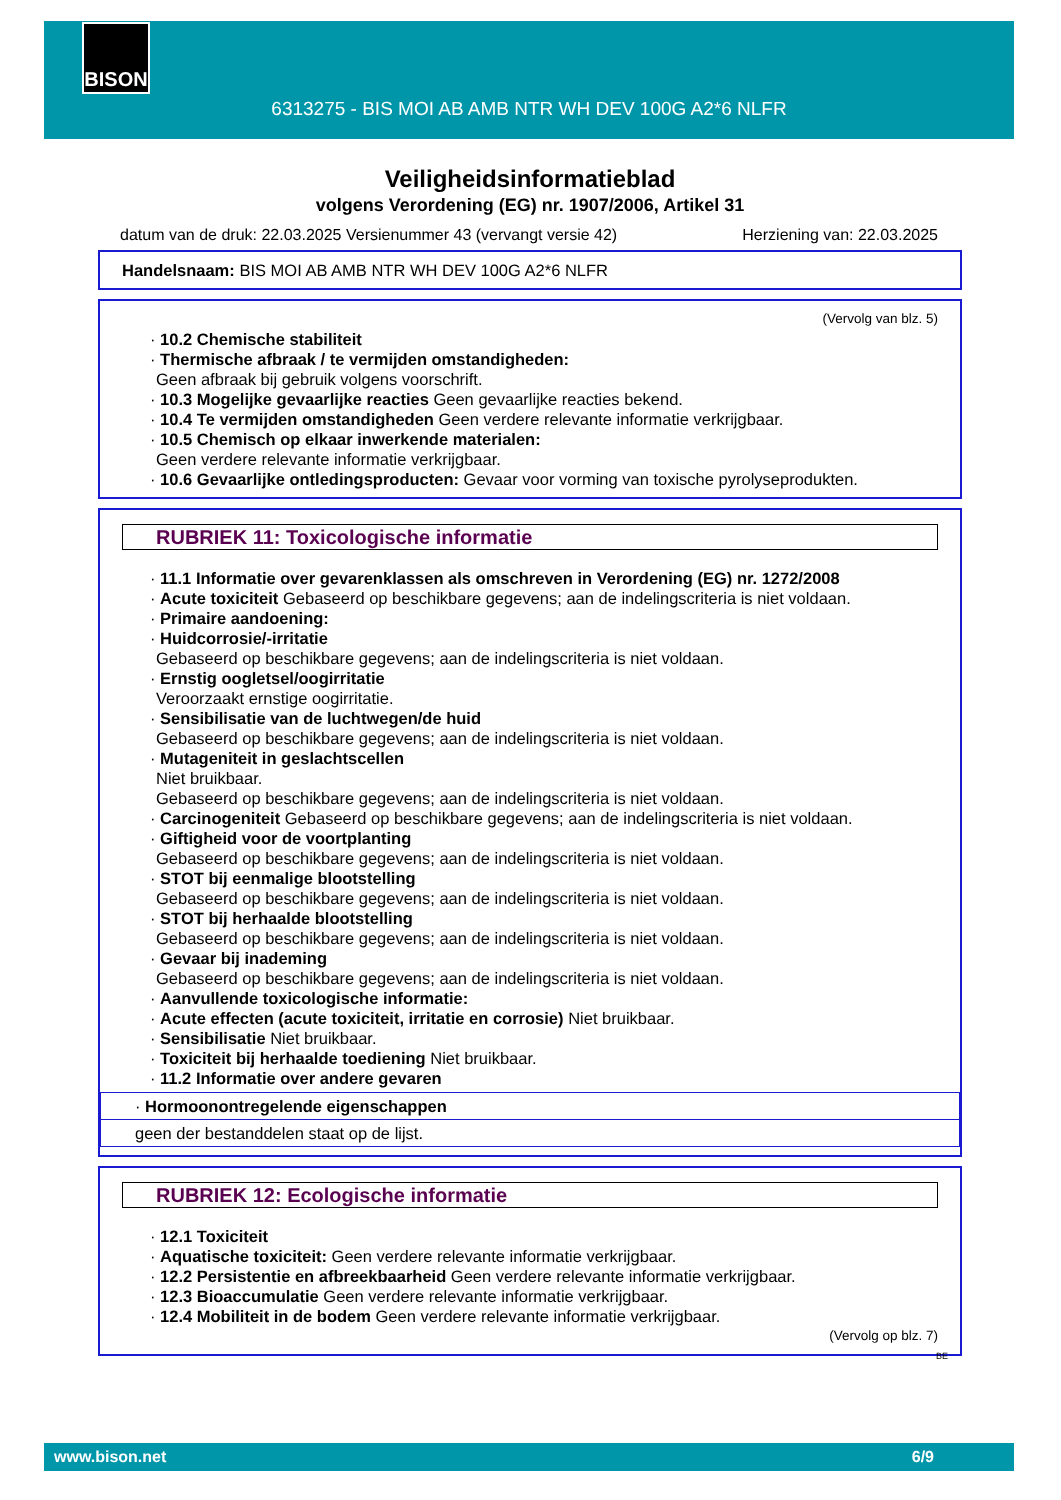BISON
6313275 - BIS MOI AB AMB NTR WH DEV 100G A2*6 NLFR
Veiligheidsinformatieblad
volgens Verordening (EG) nr. 1907/2006, Artikel 31
datum van de druk: 22.03.2025 Versienummer 43 (vervangt versie 42) Herziening van: 22.03.2025
Handelsnaam: BIS MOI AB AMB NTR WH DEV 100G A2*6 NLFR
(Vervolg van blz. 5)
· 10.2 Chemische stabiliteit
· Thermische afbraak / te vermijden omstandigheden:
Geen afbraak bij gebruik volgens voorschrift.
· 10.3 Mogelijke gevaarlijke reacties Geen gevaarlijke reacties bekend.
· 10.4 Te vermijden omstandigheden Geen verdere relevante informatie verkrijgbaar.
· 10.5 Chemisch op elkaar inwerkende materialen:
Geen verdere relevante informatie verkrijgbaar.
· 10.6 Gevaarlijke ontledingsproducten: Gevaar voor vorming van toxische pyrolyseprodukten.
RUBRIEK 11: Toxicologische informatie
· 11.1 Informatie over gevarenklassen als omschreven in Verordening (EG) nr. 1272/2008
· Acute toxiciteit Gebaseerd op beschikbare gegevens; aan de indelingscriteria is niet voldaan.
· Primaire aandoening:
· Huidcorrosie/-irritatie
Gebaseerd op beschikbare gegevens; aan de indelingscriteria is niet voldaan.
· Ernstig oogletsel/oogirritatie
Veroorzaakt ernstige oogirritatie.
· Sensibilisatie van de luchtwegen/de huid
Gebaseerd op beschikbare gegevens; aan de indelingscriteria is niet voldaan.
· Mutageniteit in geslachtscellen
Niet bruikbaar.
Gebaseerd op beschikbare gegevens; aan de indelingscriteria is niet voldaan.
· Carcinogeniteit Gebaseerd op beschikbare gegevens; aan de indelingscriteria is niet voldaan.
· Giftigheid voor de voortplanting
Gebaseerd op beschikbare gegevens; aan de indelingscriteria is niet voldaan.
· STOT bij eenmalige blootstelling
Gebaseerd op beschikbare gegevens; aan de indelingscriteria is niet voldaan.
· STOT bij herhaalde blootstelling
Gebaseerd op beschikbare gegevens; aan de indelingscriteria is niet voldaan.
· Gevaar bij inademing
Gebaseerd op beschikbare gegevens; aan de indelingscriteria is niet voldaan.
· Aanvullende toxicologische informatie:
· Acute effecten (acute toxiciteit, irritatie en corrosie) Niet bruikbaar.
· Sensibilisatie Niet bruikbaar.
· Toxiciteit bij herhaalde toediening Niet bruikbaar.
· 11.2 Informatie over andere gevaren
· Hormoonontregelende eigenschappen
geen der bestanddelen staat op de lijst.
RUBRIEK 12: Ecologische informatie
· 12.1 Toxiciteit
· Aquatische toxiciteit: Geen verdere relevante informatie verkrijgbaar.
· 12.2 Persistentie en afbreekbaarheid Geen verdere relevante informatie verkrijgbaar.
· 12.3 Bioaccumulatie Geen verdere relevante informatie verkrijgbaar.
· 12.4 Mobiliteit in de bodem Geen verdere relevante informatie verkrijgbaar.
(Vervolg op blz. 7)
BE
www.bison.net 6/9